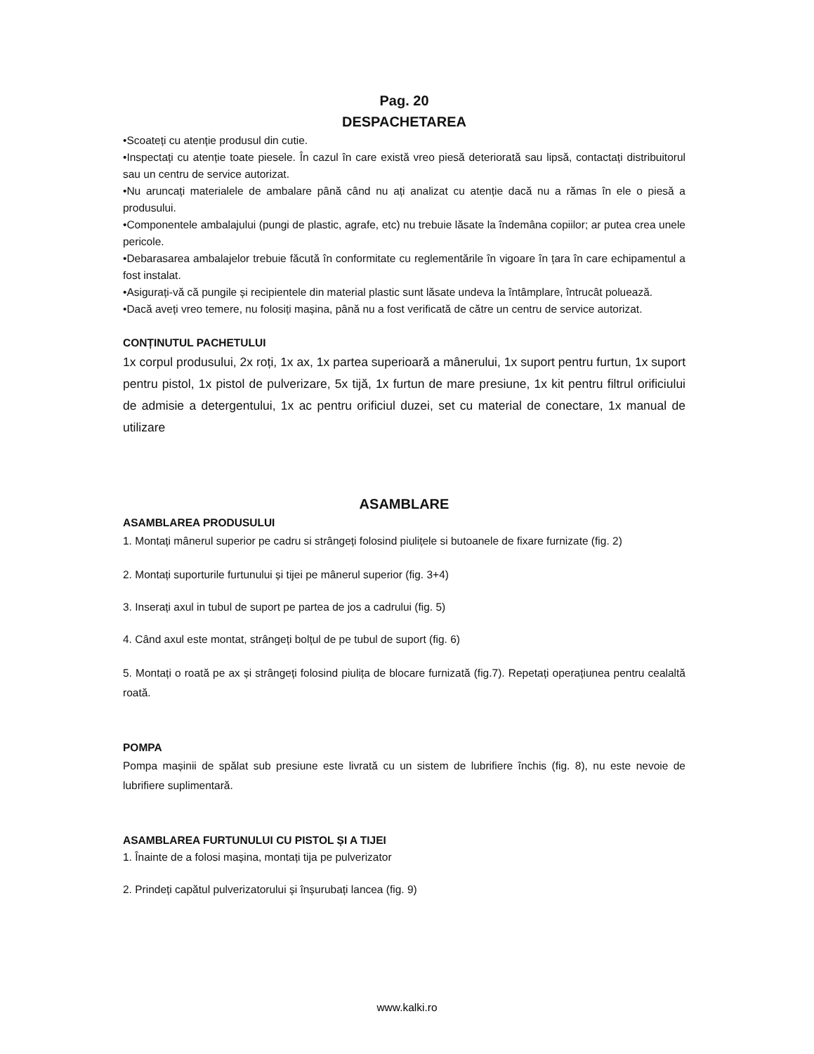Pag. 20
DESPACHETAREA
•Scoateți cu atenție produsul din cutie.
•Inspectați cu atenție toate piesele. În cazul în care există vreo piesă deteriorată sau lipsă, contactați distribuitorul sau un centru de service autorizat.
•Nu aruncați materialele de ambalare până când nu ați analizat cu atenție dacă nu a rămas în ele o piesă a produsului.
•Componentele ambalajului (pungi de plastic, agrafe, etc) nu trebuie lăsate la îndemâna copiilor; ar putea crea unele pericole.
•Debarasarea ambalajelor trebuie făcută în conformitate cu reglementările în vigoare în țara în care echipamentul a fost instalat.
•Asigurați-vă că pungile și recipientele din material plastic sunt lăsate undeva la întâmplare, întrucât poluează.
•Dacă aveți vreo temere, nu folosiți mașina, până nu a fost verificată de către un centru de service autorizat.
CONȚINUTUL PACHETULUI
1x corpul produsului, 2x roți, 1x ax, 1x partea superioară a mânerului, 1x suport pentru furtun, 1x suport pentru pistol, 1x pistol de pulverizare, 5x tijă, 1x furtun de mare presiune, 1x kit pentru filtrul orificiului de admisie a detergentului, 1x ac pentru orificiul duzei, set cu material de conectare, 1x manual de utilizare
ASAMBLARE
ASAMBLAREA PRODUSULUI
1. Montați mânerul superior pe cadru si strângeți folosind piulițele si butoanele de fixare furnizate (fig. 2)
2. Montați suporturile furtunului și tijei pe mânerul superior (fig. 3+4)
3. Inserați axul in tubul de suport pe partea de jos a cadrului (fig. 5)
4. Când axul este montat, strângeți bolțul de pe tubul de suport (fig. 6)
5. Montați o roată pe ax și strângeți folosind piulița de blocare furnizată (fig.7). Repetați operațiunea pentru cealaltă roată.
POMPA
Pompa mașinii de spălat sub presiune este livrată cu un sistem de lubrifiere închis (fig. 8), nu este nevoie de lubrifiere suplimentară.
ASAMBLAREA FURTUNULUI CU PISTOL ȘI A TIJEI
1. Înainte de a folosi mașina, montați tija pe pulverizator
2. Prindeți capătul pulverizatorului și înșurubați lancea (fig. 9)
www.kalki.ro